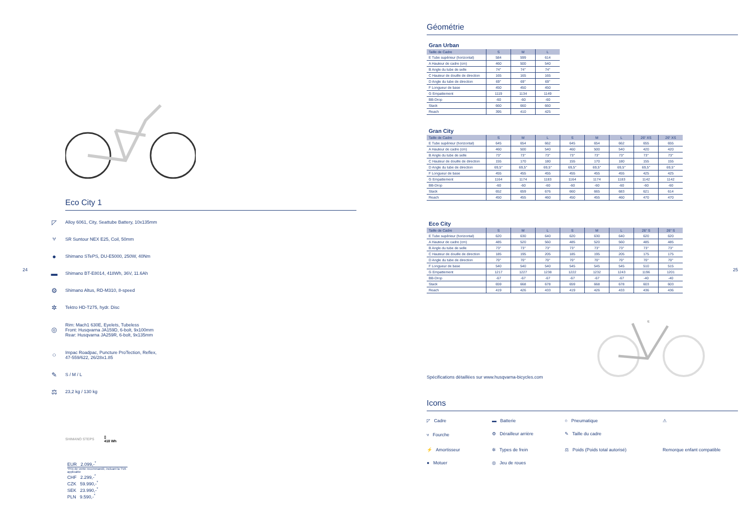24
Eco City 1
◸ Alloy 6061, City, Seattube Battery, 10x135mm
⑂ SR Suntour NEX E25, Coil, 50mm
● Shimano STePS, DU-E5000, 250W, 40Nm
▬ Shimano BT-E8014, 418Wh, 36V, 11.6Ah
⚙ Shimano Altus, RD-M310, 8-speed
✲ Tektro HD-T275, hydr. Disc
◎ Rim: Mach1 630E, Eyelets, Tubeless
Front: Husqvarna JA159D, 6-bolt, 9x100mm
Rear: Husqvarna JA259R, 6-bolt, 9x135mm
○ Impac Roadpac, Puncture ProTection, Reflex,
47-559/622, 26/28x1.85
✎ S / M / L
⚖ 23,2 kg / 130 kg
SHIMANO STEPS ▯
418 Wh
EUR 2.099,-<sup>*</sup>
*Prix de vente recommandé, incluant la TVA applicable
CHF 2.299,-<sup>*</sup>
CZK 59.990,-<sup>*</sup>
SEK 23.990,-<sup>*</sup>
PLN 9.590,-<sup>*</sup>
25
Géométrie
Gran Urban
| Taille de Cadre | S | M | L |
| --- | --- | --- | --- |
| E Tube supérieur (horizontal) | 584 | 599 | 614 |
| A Hauteur de cadre (cm) | 460 | 500 | 540 |
| B Angle du tube de selle | 74° | 74° | 74° |
| C Hauteur de douille de direction | 165 | 165 | 165 |
| D Angle du tube de direction | 69° | 69° | 69° |
| F Longueur de base | 450 | 450 | 450 |
| G Empattement | 1119 | 1134 | 1149 |
| BB-Drop | -60 | -60 | -60 |
| Stack | 660 | 660 | 660 |
| Reach | 395 | 410 | 425 |
Gran City
| Taille de Cadre | S | M | L | S | M | L | 26“ XS | 26“ XS |
| --- | --- | --- | --- | --- | --- | --- | --- | --- |
| E Tube supérieur (horizontal) | 645 | 654 | 662 | 645 | 654 | 662 | 655 | 655 |
| A Hauteur de cadre (cm) | 460 | 500 | 540 | 460 | 500 | 540 | 420 | 420 |
| B Angle du tube de selle | 73° | 73° | 73° | 73° | 73° | 73° | 73° | 73° |
| C Hauteur de douille de direction | 155 | 170 | 180 | 155 | 170 | 180 | 155 | 155 |
| D Angle du tube de direction | 69,5° | 69,5° | 69,5° | 69,5° | 69,5° | 69,5° | 69,5° | 69,5° |
| F Longueur de base | 455 | 455 | 455 | 455 | 455 | 455 | 425 | 425 |
| G Empattement | 1164 | 1174 | 1183 | 1164 | 1174 | 1183 | 1142 | 1142 |
| BB-Drop | -60 | -60 | -60 | -60 | -60 | -60 | -60 | -60 |
| Stack | 652 | 659 | 676 | 660 | 665 | 683 | 621 | 614 |
| Reach | 450 | 455 | 460 | 450 | 455 | 460 | 470 | 470 |
Eco City
| Taille de Cadre | S | M | L | S | M | L | 26“ S | 26“ S |
| --- | --- | --- | --- | --- | --- | --- | --- | --- |
| E Tube supérieur (horizontal) | 620 | 630 | 640 | 620 | 630 | 640 | 620 | 620 |
| A Hauteur de cadre (cm) | 485 | 520 | 560 | 485 | 520 | 560 | 485 | 485 |
| B Angle du tube de selle | 73° | 73° | 73° | 73° | 73° | 73° | 73° | 73° |
| C Hauteur de douille de direction | 185 | 195 | 205 | 185 | 195 | 205 | 175 | 175 |
| D Angle du tube de direction | 70° | 70° | 70° | 70° | 70° | 70° | 70° | 70° |
| F Longueur de base | 540 | 540 | 540 | 545 | 545 | 545 | 510 | 515 |
| G Empattement | 1217 | 1227 | 1238 | 1222 | 1232 | 1243 | 1196 | 1201 |
| BB-Drop | -67 | -67 | -67 | -67 | -67 | -67 | -40 | -40 |
| Stack | 659 | 668 | 678 | 659 | 668 | 678 | 603 | 603 |
| Reach | 419 | 426 | 433 | 419 | 426 | 433 | 436 | 436 |
Spécifications détaillées sur www.husqvarna-bicycles.com
E
Icons
◸ Cadre
▬ Batterie
○ Pneumatique
⚠
⑂ Fourche
⚙ Dérailleur arrière
✎ Taille du cadre
⚡ Amortisseur
✲ Types de frein
⚖ Poids (Poids total autorisé)
Remorque enfant compatible
● Motuer
◎ Jeu de roues